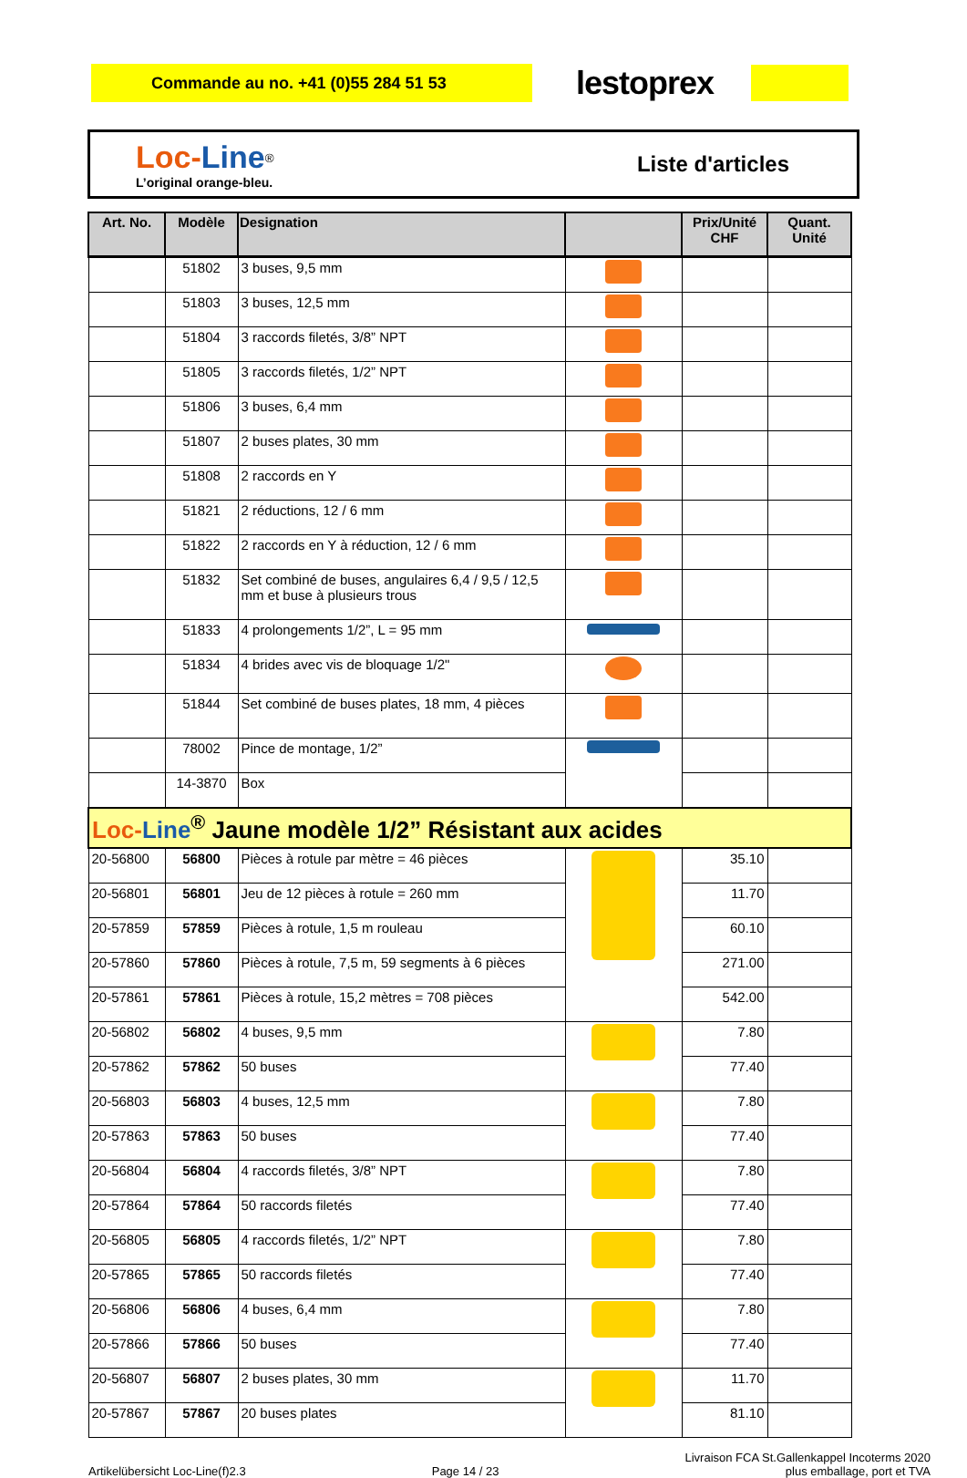Commande au no. +41 (0)55 284 51 53
lestoprex
Loc-Line<sup>®</sup>
L’original orange-bleu.
Liste d'articles
| Art. No. | Modèle | Designation | | Prix/Unité CHF | Quant. Unité |
| --- | --- | --- | --- | --- | --- |
| | 51802 | 3 buses, 9,5 mm | | | |
| | 51803 | 3 buses, 12,5 mm | | | |
| | 51804 | 3 raccords filetés, 3/8” NPT | | | |
| | 51805 | 3 raccords filetés, 1/2” NPT | | | |
| | 51806 | 3 buses, 6,4 mm | | | |
| | 51807 | 2 buses plates, 30 mm | | | |
| | 51808 | 2 raccords en Y | | | |
| | 51821 | 2 réductions, 12 / 6 mm | | | |
| | 51822 | 2 raccords en Y à réduction, 12 / 6 mm | | | |
| | 51832 | Set combiné de buses, angulaires 6,4 / 9,5 / 12,5 mm et buse à plusieurs trous | | | |
| | 51833 | 4 prolongements 1/2”, L = 95 mm | | | |
| | 51834 | 4 brides avec vis de bloquage 1/2" | | | |
| | 51844 | Set combiné de buses plates, 18 mm, 4 pièces | | | |
| | 78002 | Pince de montage, 1/2” | | | |
| | 14-3870 | Box | | | |
| Loc- Line<sup>®</sup> Jaune modèle 1/2” Résistant aux acides | | | | | |
| 20-56800 | 56800 | Pièces à rotule par mètre = 46 pièces | | 35.10 | |
| 20-56801 | 56801 | Jeu de 12 pièces à rotule = 260 mm | | 11.70 | |
| 20-57859 | 57859 | Pièces à rotule, 1,5 m rouleau | | 60.10 | |
| 20-57860 | 57860 | Pièces à rotule, 7,5 m, 59 segments à 6 pièces | | 271.00 | |
| 20-57861 | 57861 | Pièces à rotule, 15,2 mètres = 708 pièces | | 542.00 | |
| 20-56802 | 56802 | 4 buses, 9,5 mm | | 7.80 | |
| 20-57862 | 57862 | 50 buses | | 77.40 | |
| 20-56803 | 56803 | 4 buses, 12,5 mm | | 7.80 | |
| 20-57863 | 57863 | 50 buses | | 77.40 | |
| 20-56804 | 56804 | 4 raccords filetés, 3/8” NPT | | 7.80 | |
| 20-57864 | 57864 | 50 raccords filetés | | 77.40 | |
| 20-56805 | 56805 | 4 raccords filetés, 1/2” NPT | | 7.80 | |
| 20-57865 | 57865 | 50 raccords filetés | | 77.40 | |
| 20-56806 | 56806 | 4 buses, 6,4 mm | | 7.80 | |
| 20-57866 | 57866 | 50 buses | | 77.40 | |
| 20-56807 | 56807 | 2 buses plates, 30 mm | | 11.70 | |
| 20-57867 | 57867 | 20 buses plates | | 81.10 | |
Artikelübersicht Loc-Line(f)2.3
Page 14 / 23
Livraison FCA St.Gallenkappel Incoterms 2020
plus emballage, port et TVA